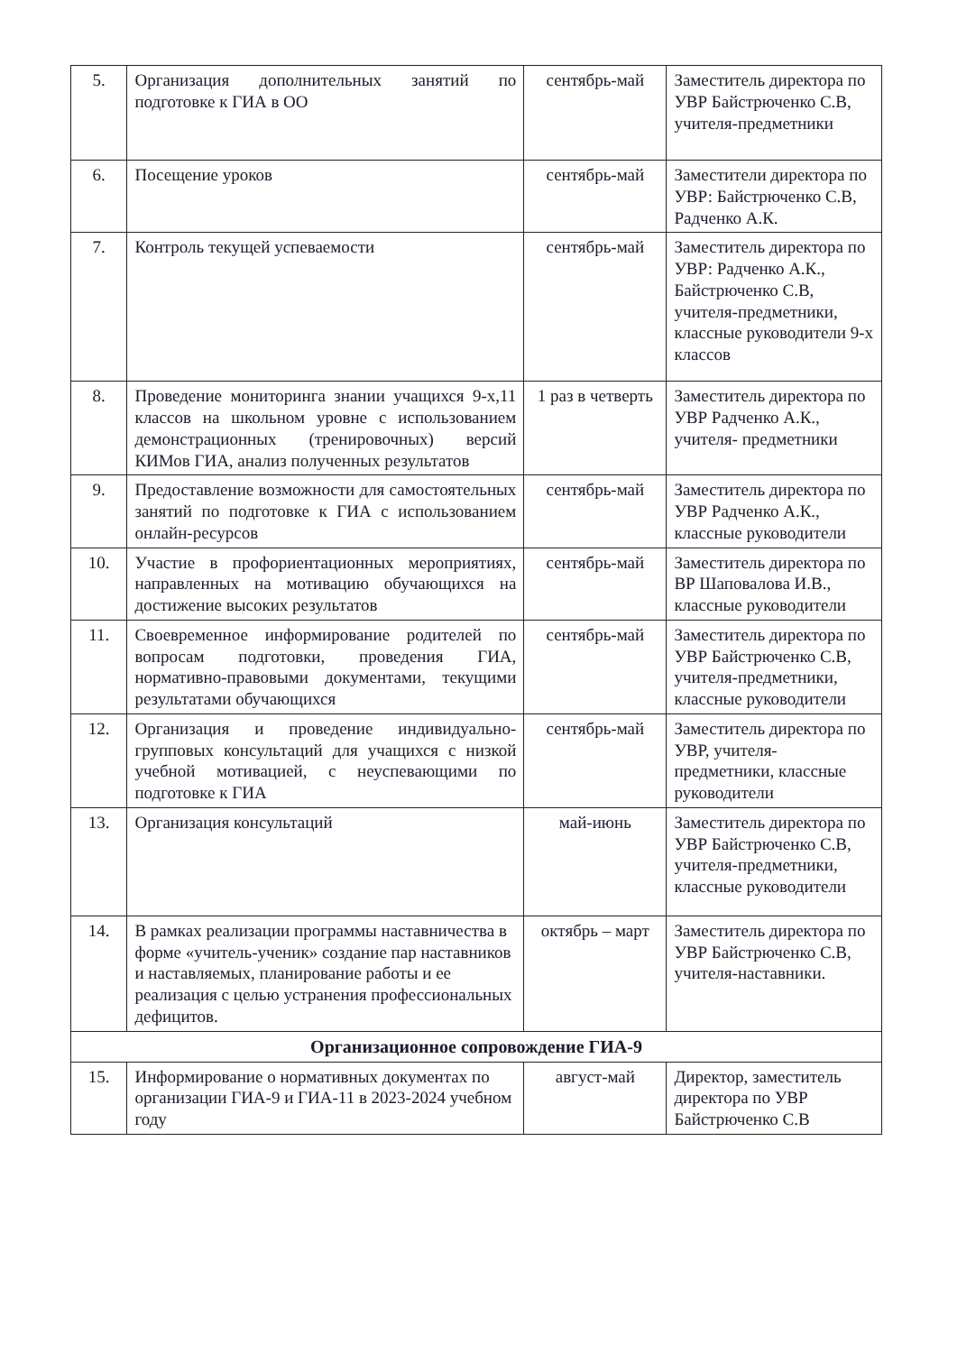| 5. | Организация дополнительных занятий по подготовке к ГИА в ОО | сентябрь-май | Заместитель директора по УВР Байстрюченко С.В, учителя-предметники |
| 6. | Посещение уроков | сентябрь-май | Заместители директора по УВР: Байстрюченко С.В, Радченко А.К. |
| 7. | Контроль текущей успеваемости | сентябрь-май | Заместитель директора по УВР: Радченко А.К., Байстрюченко С.В, учителя-предметники, классные руководители 9-х классов |
| 8. | Проведение мониторинга знании учащихся 9-х,11 классов на школьном уровне с использованием демонстрационных (тренировочных) версий КИМов ГИА, анализ полученных результатов | 1 раз в четверть | Заместитель директора по УВР Радченко А.К., учителя- предметники |
| 9. | Предоставление возможности для самостоятельных занятий по подготовке к ГИА с использованием онлайн-ресурсов | сентябрь-май | Заместитель директора по УВР Радченко А.К., классные руководители |
| 10. | Участие в профориентационных мероприятиях, направленных на мотивацию обучающихся на достижение высоких результатов | сентябрь-май | Заместитель директора по ВР Шаповалова И.В., классные руководители |
| 11. | Своевременное информирование родителей по вопросам подготовки, проведения ГИА, нормативно-правовыми документами, текущими результатами обучающихся | сентябрь-май | Заместитель директора по УВР Байстрюченко С.В, учителя-предметники, классные руководители |
| 12. | Организация и проведение индивидуально-групповых консультаций для учащихся с низкой учебной мотивацией, с неуспевающими по подготовке к ГИА | сентябрь-май | Заместитель директора по УВР, учителя-предметники, классные руководители |
| 13. | Организация консультаций | май-июнь | Заместитель директора по УВР Байстрюченко С.В, учителя-предметники, классные руководители |
| 14. | В рамках реализации программы наставничества в форме «учитель-ученик» создание пар наставников и наставляемых, планирование работы и ее реализация с целью устранения профессиональных дефицитов. | октябрь – март | Заместитель директора по УВР Байстрюченко С.В, учителя-наставники. |
| Организационное сопровождение ГИА-9 | | | |
| 15. | Информирование о нормативных документах по организации ГИА-9 и ГИА-11 в 2023-2024 учебном году | август-май | Директор, заместитель директора по УВР Байстрюченко С.В |